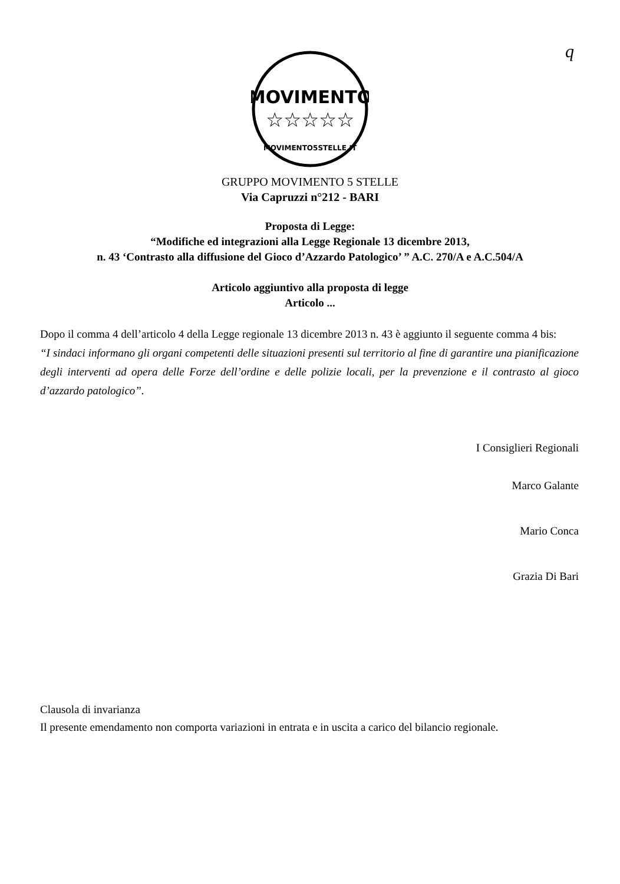q
MOVIMENTO
☆☆☆☆☆
MOVIMENTO5STELLE.IT
GRUPPO MOVIMENTO 5 STELLE
Via Capruzzi n°212 - BARI
Proposta di Legge:
“Modifiche ed integrazioni alla Legge Regionale 13 dicembre 2013,
n. 43 ‘Contrasto alla diffusione del Gioco d’Azzardo Patologico’ ” A.C. 270/A e A.C.504/A
Articolo aggiuntivo alla proposta di legge
Articolo ...
Dopo il comma 4 dell’articolo 4 della Legge regionale 13 dicembre 2013 n. 43 è aggiunto il seguente comma 4 bis:
“I sindaci informano gli organi competenti delle situazioni presenti sul territorio al fine di garantire una pianificazione degli interventi ad opera delle Forze dell’ordine e delle polizie locali, per la prevenzione e il contrasto al gioco d’azzardo patologico”.
I Consiglieri Regionali
Marco Galante
Mario Conca
Grazia Di Bari
Clausola di invarianza
Il presente emendamento non comporta variazioni in entrata e in uscita a carico del bilancio regionale.